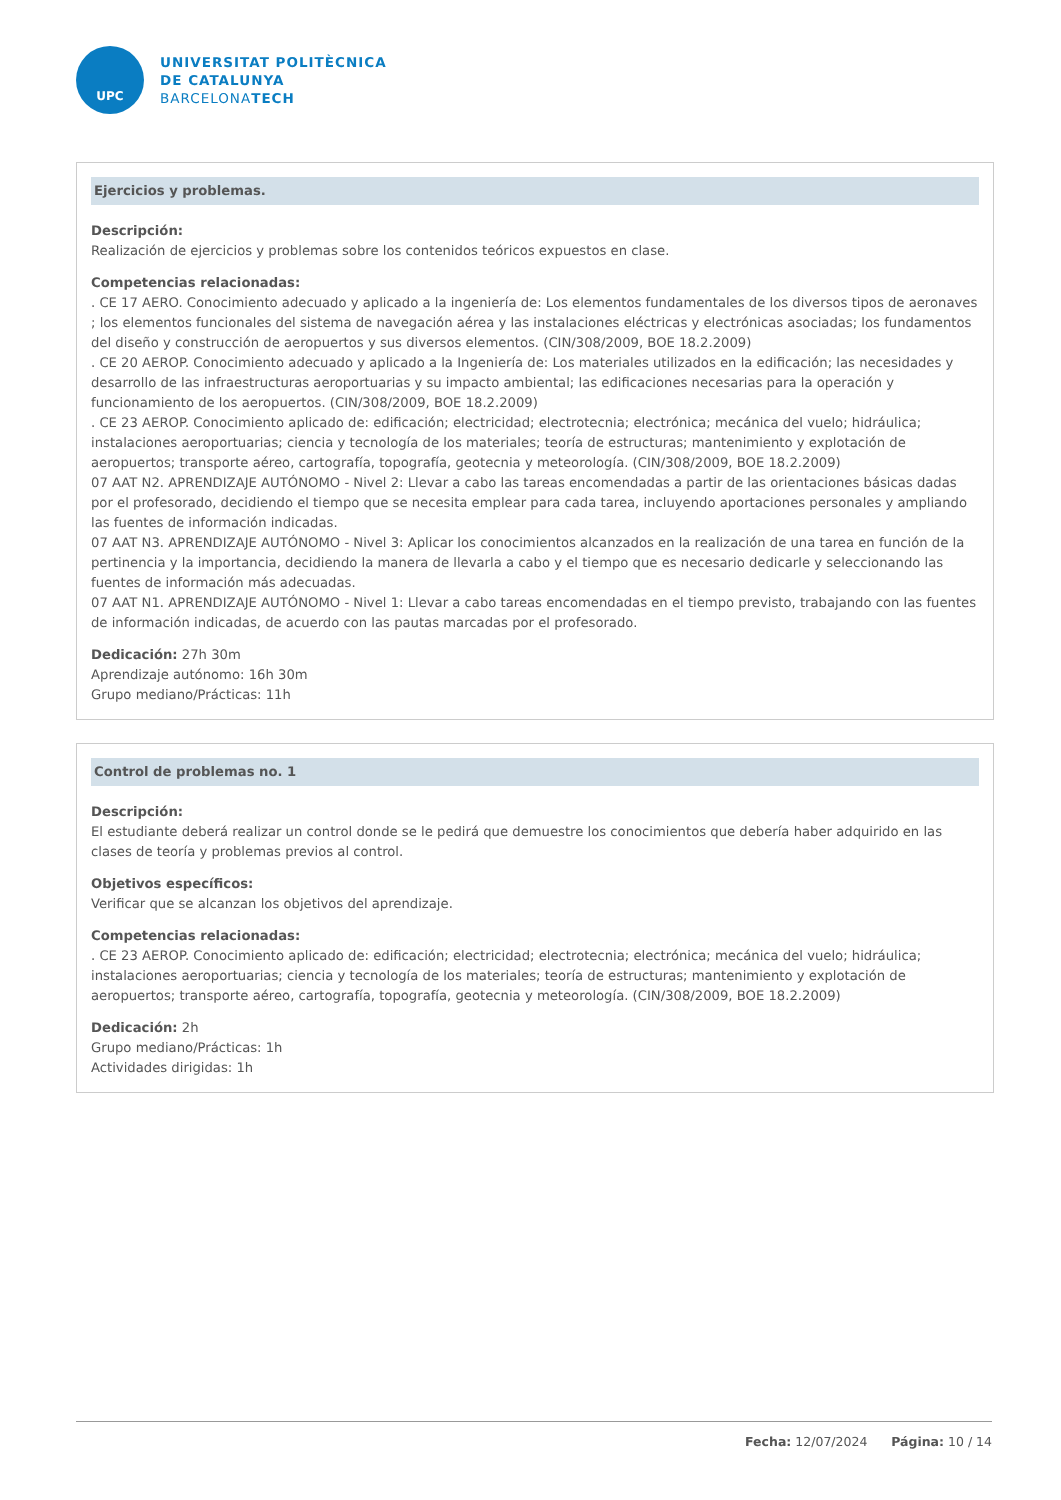UPC
UNIVERSITAT POLITÈCNICA
DE CATALUNYA
BARCELONATECH
Ejercicios y problemas.
Descripción:
Realización de ejercicios y problemas sobre los contenidos teóricos expuestos en clase.
Competencias relacionadas:
. CE 17 AERO. Conocimiento adecuado y aplicado a la ingeniería de: Los elementos fundamentales de los diversos tipos de aeronaves ; los elementos funcionales del sistema de navegación aérea y las instalaciones eléctricas y electrónicas asociadas; los fundamentos del diseño y construcción de aeropuertos y sus diversos elementos. (CIN/308/2009, BOE 18.2.2009)
. CE 20 AEROP. Conocimiento adecuado y aplicado a la Ingeniería de: Los materiales utilizados en la edificación; las necesidades y desarrollo de las infraestructuras aeroportuarias y su impacto ambiental; las edificaciones necesarias para la operación y funcionamiento de los aeropuertos. (CIN/308/2009, BOE 18.2.2009)
. CE 23 AEROP. Conocimiento aplicado de: edificación; electricidad; electrotecnia; electrónica; mecánica del vuelo; hidráulica; instalaciones aeroportuarias; ciencia y tecnología de los materiales; teoría de estructuras; mantenimiento y explotación de aeropuertos; transporte aéreo, cartografía, topografía, geotecnia y meteorología. (CIN/308/2009, BOE 18.2.2009)
07 AAT N2. APRENDIZAJE AUTÓNOMO - Nivel 2: Llevar a cabo las tareas encomendadas a partir de las orientaciones básicas dadas por el profesorado, decidiendo el tiempo que se necesita emplear para cada tarea, incluyendo aportaciones personales y ampliando las fuentes de información indicadas.
07 AAT N3. APRENDIZAJE AUTÓNOMO - Nivel 3: Aplicar los conocimientos alcanzados en la realización de una tarea en función de la pertinencia y la importancia, decidiendo la manera de llevarla a cabo y el tiempo que es necesario dedicarle y seleccionando las fuentes de información más adecuadas.
07 AAT N1. APRENDIZAJE AUTÓNOMO - Nivel 1: Llevar a cabo tareas encomendadas en el tiempo previsto, trabajando con las fuentes de información indicadas, de acuerdo con las pautas marcadas por el profesorado.
Dedicación: 27h 30m
Aprendizaje autónomo: 16h 30m
Grupo mediano/Prácticas: 11h
Control de problemas no. 1
Descripción:
El estudiante deberá realizar un control donde se le pedirá que demuestre los conocimientos que debería haber adquirido en las clases de teoría y problemas previos al control.
Objetivos específicos:
Verificar que se alcanzan los objetivos del aprendizaje.
Competencias relacionadas:
. CE 23 AEROP. Conocimiento aplicado de: edificación; electricidad; electrotecnia; electrónica; mecánica del vuelo; hidráulica; instalaciones aeroportuarias; ciencia y tecnología de los materiales; teoría de estructuras; mantenimiento y explotación de aeropuertos; transporte aéreo, cartografía, topografía, geotecnia y meteorología. (CIN/308/2009, BOE 18.2.2009)
Dedicación: 2h
Grupo mediano/Prácticas: 1h
Actividades dirigidas: 1h
Fecha: 12/07/2024 Página: 10 / 14